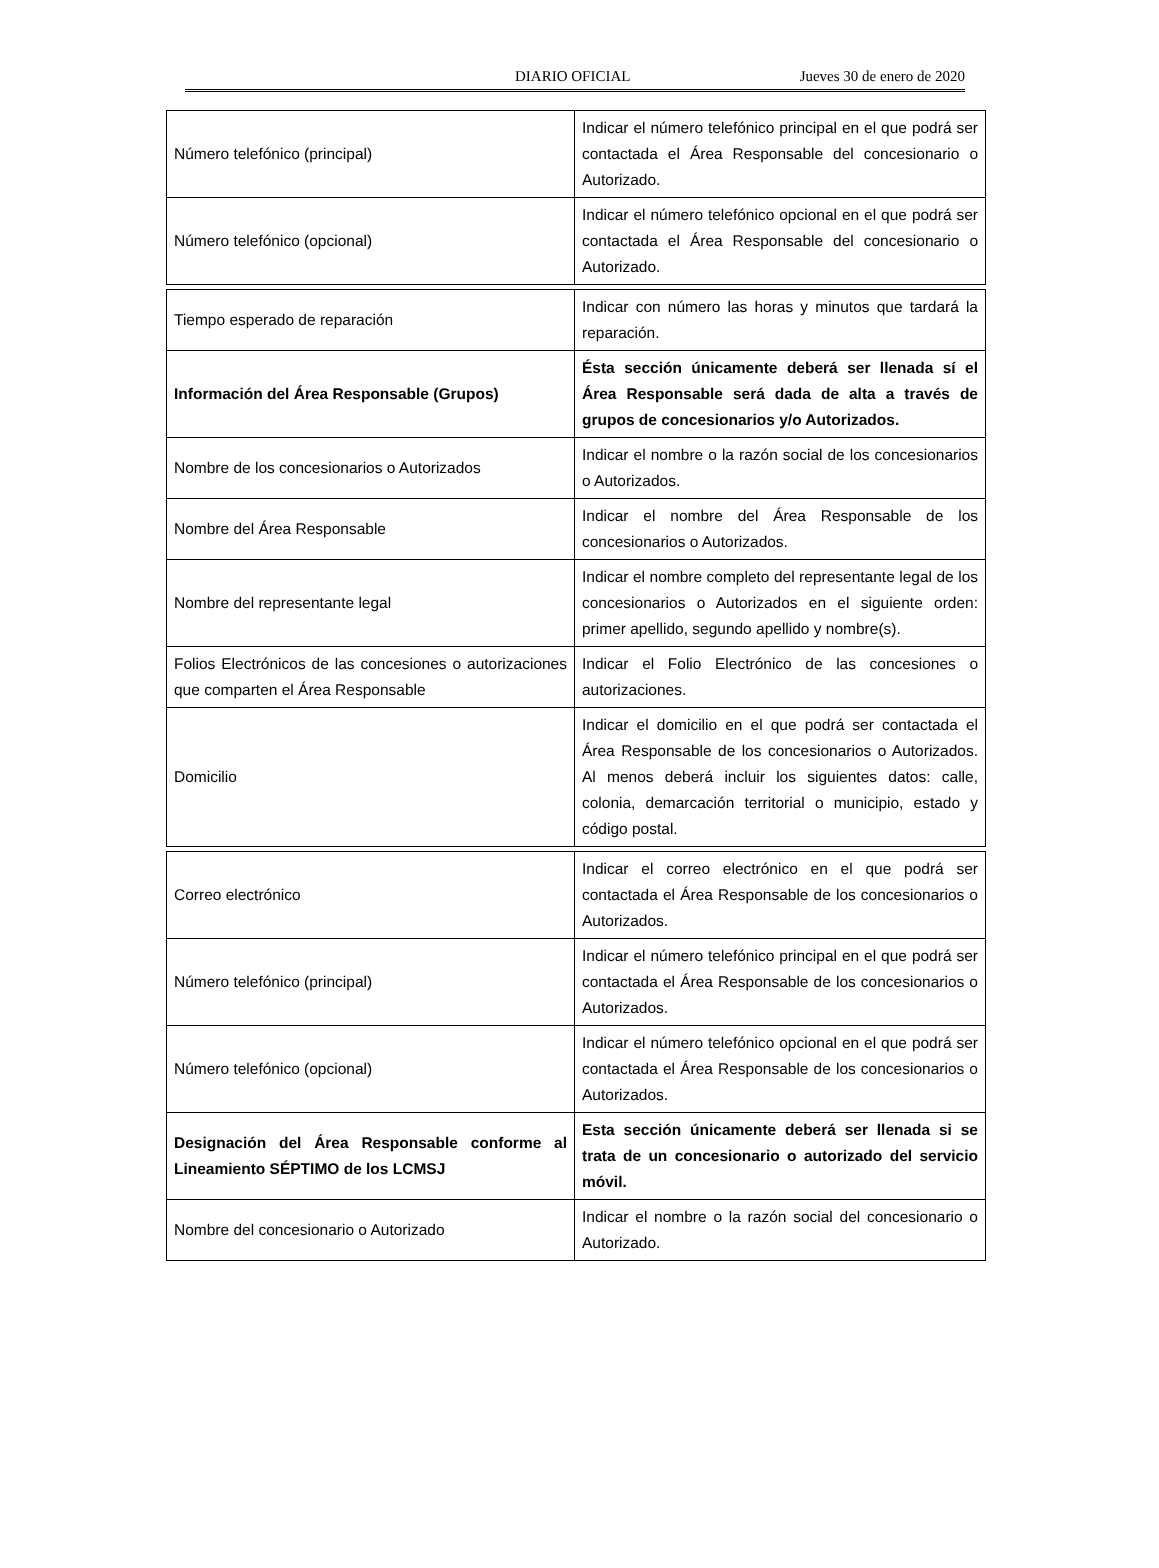DIARIO OFICIAL Jueves 30 de enero de 2020
| Número telefónico (principal) | Indicar el número telefónico principal en el que podrá ser contactada el Área Responsable del concesionario o Autorizado. |
| Número telefónico (opcional) | Indicar el número telefónico opcional en el que podrá ser contactada el Área Responsable del concesionario o Autorizado. |
| Tiempo esperado de reparación | Indicar con número las horas y minutos que tardará la reparación. |
| Información del Área Responsable (Grupos) | Ésta sección únicamente deberá ser llenada sí el Área Responsable será dada de alta a través de grupos de concesionarios y/o Autorizados. |
| Nombre de los concesionarios o Autorizados | Indicar el nombre o la razón social de los concesionarios o Autorizados. |
| Nombre del Área Responsable | Indicar el nombre del Área Responsable de los concesionarios o Autorizados. |
| Nombre del representante legal | Indicar el nombre completo del representante legal de los concesionarios o Autorizados en el siguiente orden: primer apellido, segundo apellido y nombre(s). |
| Folios Electrónicos de las concesiones o autorizaciones que comparten el Área Responsable | Indicar el Folio Electrónico de las concesiones o autorizaciones. |
| Domicilio | Indicar el domicilio en el que podrá ser contactada el Área Responsable de los concesionarios o Autorizados. Al menos deberá incluir los siguientes datos: calle, colonia, demarcación territorial o municipio, estado y código postal. |
| Correo electrónico | Indicar el correo electrónico en el que podrá ser contactada el Área Responsable de los concesionarios o Autorizados. |
| Número telefónico (principal) | Indicar el número telefónico principal en el que podrá ser contactada el Área Responsable de los concesionarios o Autorizados. |
| Número telefónico (opcional) | Indicar el número telefónico opcional en el que podrá ser contactada el Área Responsable de los concesionarios o Autorizados. |
| Designación del Área Responsable conforme al Lineamiento SÉPTIMO de los LCMSJ | Esta sección únicamente deberá ser llenada si se trata de un concesionario o autorizado del servicio móvil. |
| Nombre del concesionario o Autorizado | Indicar el nombre o la razón social del concesionario o Autorizado. |